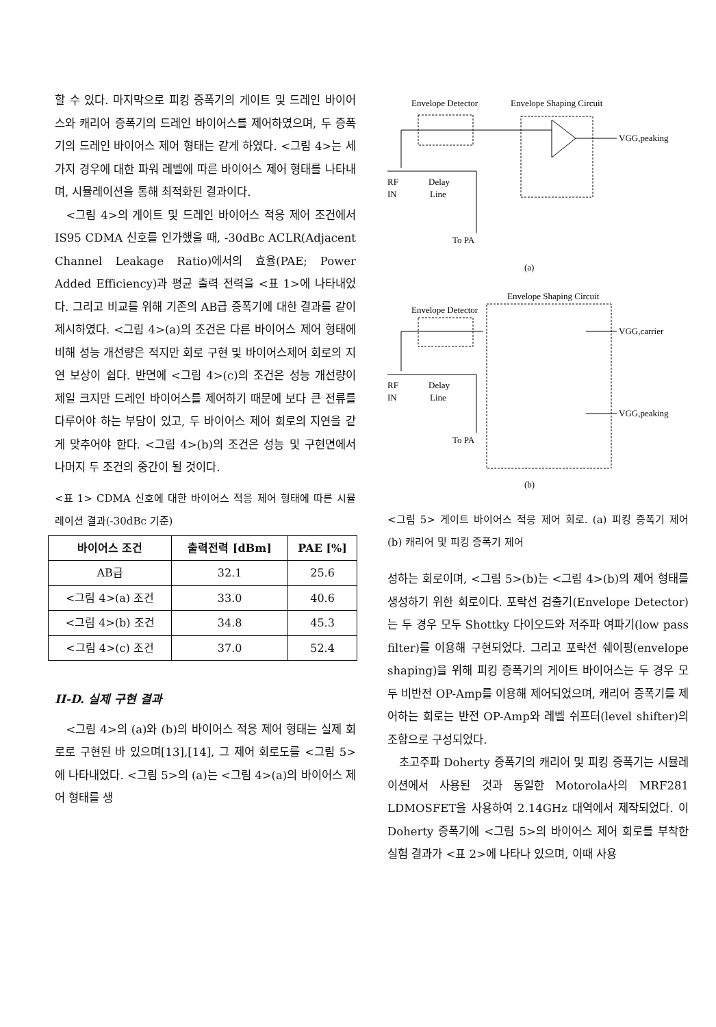할 수 있다. 마지막으로 피킹 증폭기의 게이트 및 드레인 바이어스와 캐리어 증폭기의 드레인 바이어스를 제어하였으며, 두 증폭기의 드레인 바이어스 제어 형태는 같게 하였다. <그림 4>는 세 가지 경우에 대한 파워 레벨에 따른 바이어스 제어 형태를 나타내며, 시뮬레이션을 통해 최적화된 결과이다.
<그림 4>의 게이트 및 드레인 바이어스 적응 제어 조건에서 IS95 CDMA 신호를 인가했을 때, -30dBc ACLR(Adjacent Channel Leakage Ratio)에서의 효율(PAE; Power Added Efficiency)과 평균 출력 전력을 <표 1>에 나타내었다. 그리고 비교를 위해 기존의 AB급 증폭기에 대한 결과를 같이 제시하였다. <그림 4>(a)의 조건은 다른 바이어스 제어 형태에 비해 성능 개선량은 적지만 회로 구현 및 바이어스제어 회로의 지연 보상이 쉽다. 반면에 <그림 4>(c)의 조건은 성능 개선량이 제일 크지만 드레인 바이어스를 제어하기 때문에 보다 큰 전류를 다루어야 하는 부담이 있고, 두 바이어스 제어 회로의 지연을 같게 맞추어야 한다. <그림 4>(b)의 조건은 성능 및 구현면에서 나머지 두 조건의 중간이 될 것이다.
<표 1> CDMA 신호에 대한 바이어스 적응 제어 형태에 따른 시뮬레이션 결과(-30dBc 기준)
| 바이어스 조건 | 출력전력 [dBm] | PAE [%] |
| --- | --- | --- |
| AB급 | 32.1 | 25.6 |
| <그림 4>(a) 조건 | 33.0 | 40.6 |
| <그림 4>(b) 조건 | 34.8 | 45.3 |
| <그림 4>(c) 조건 | 37.0 | 52.4 |
II-D. 실제 구현 결과
<그림 4>의 (a)와 (b)의 바이어스 적응 제어 형태는 실제 회로로 구현된 바 있으며[13],[14], 그 제어 회로도를 <그림 5>에 나타내었다. <그림 5>의 (a)는 <그림 4>(a)의 바이어스 제어 형태를 생
Envelope Detector
Envelope Shaping Circuit
VGG,peaking
RF
IN
Delay
Line
To PA
(a)
Envelope Detector
Envelope Shaping Circuit
VGG,carrier
VGG,peaking
RF
IN
Delay
Line
To PA
(b)
<그림 5> 게이트 바이어스 적응 제어 회로. (a) 피킹 증폭기 제어 (b) 캐리어 및 피킹 증폭기 제어
성하는 회로이며, <그림 5>(b)는 <그림 4>(b)의 제어 형태를 생성하기 위한 회로이다. 포락선 검출기(Envelope Detector)는 두 경우 모두 Shottky 다이오드와 저주파 여파기(low pass filter)를 이용해 구현되었다. 그리고 포락선 쉐이핑(envelope shaping)을 위해 피킹 증폭기의 게이트 바이어스는 두 경우 모두 비반전 OP-Amp를 이용해 제어되었으며, 캐리어 증폭기를 제어하는 회로는 반전 OP-Amp와 레벨 쉬프터(level shifter)의 조합으로 구성되었다.
초고주파 Doherty 증폭기의 캐리어 및 피킹 증폭기는 시뮬레이션에서 사용된 것과 동일한 Motorola사의 MRF281 LDMOSFET을 사용하여 2.14GHz 대역에서 제작되었다. 이 Doherty 증폭기에 <그림 5>의 바이어스 제어 회로를 부착한 실험 결과가 <표 2>에 나타나 있으며, 이때 사용